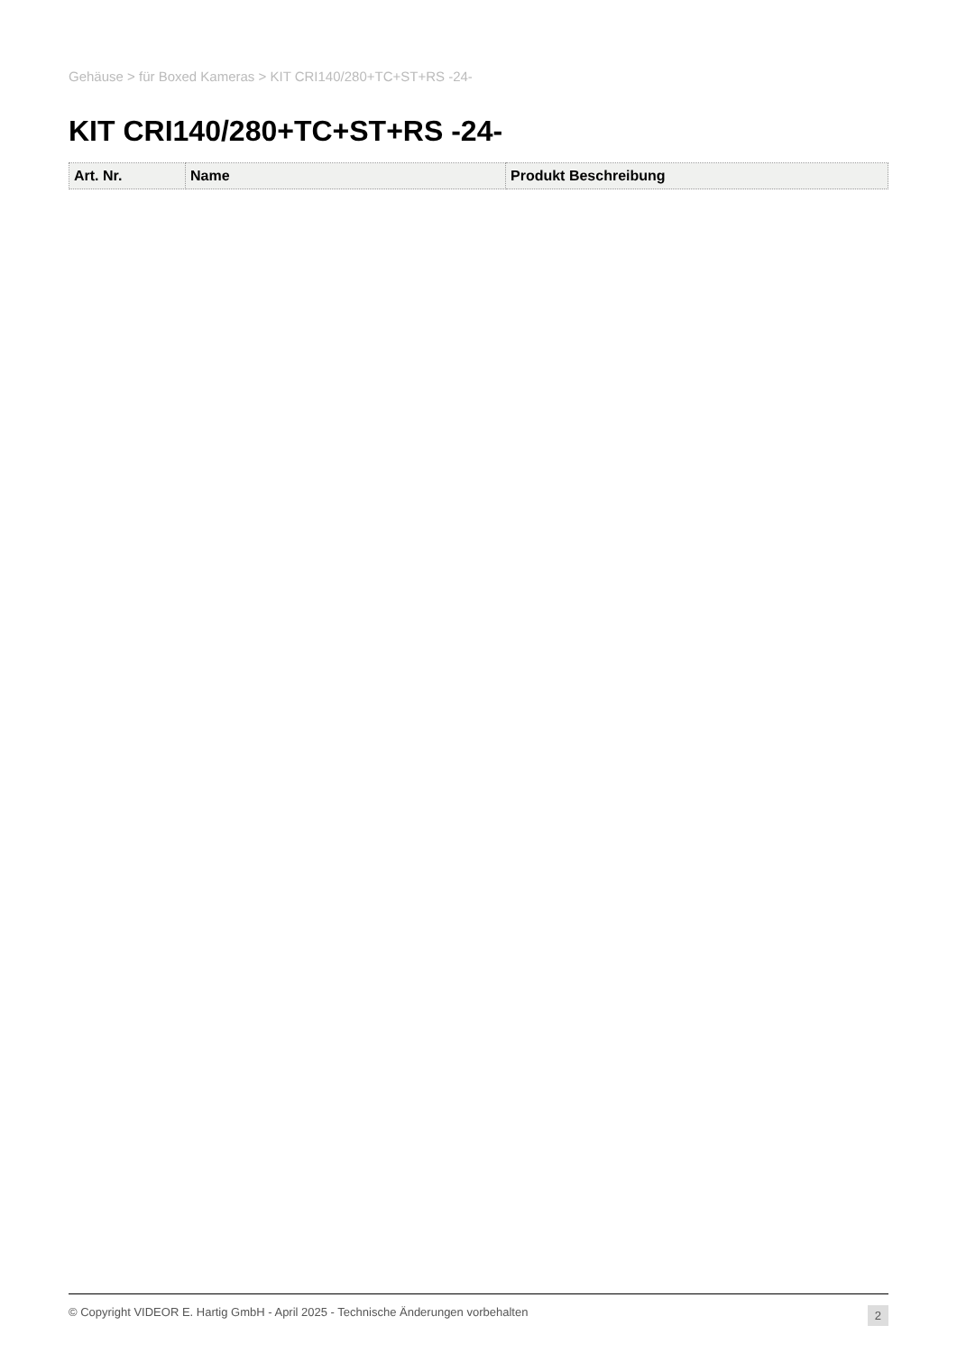Gehäuse > für Boxed Kameras > KIT CRI140/280+TC+ST+RS -24-
KIT CRI140/280+TC+ST+RS -24-
| Art. Nr. | Name | Produkt Beschreibung |
| --- | --- | --- |
© Copyright VIDEOR E. Hartig GmbH - April 2025 - Technische Änderungen vorbehalten 2